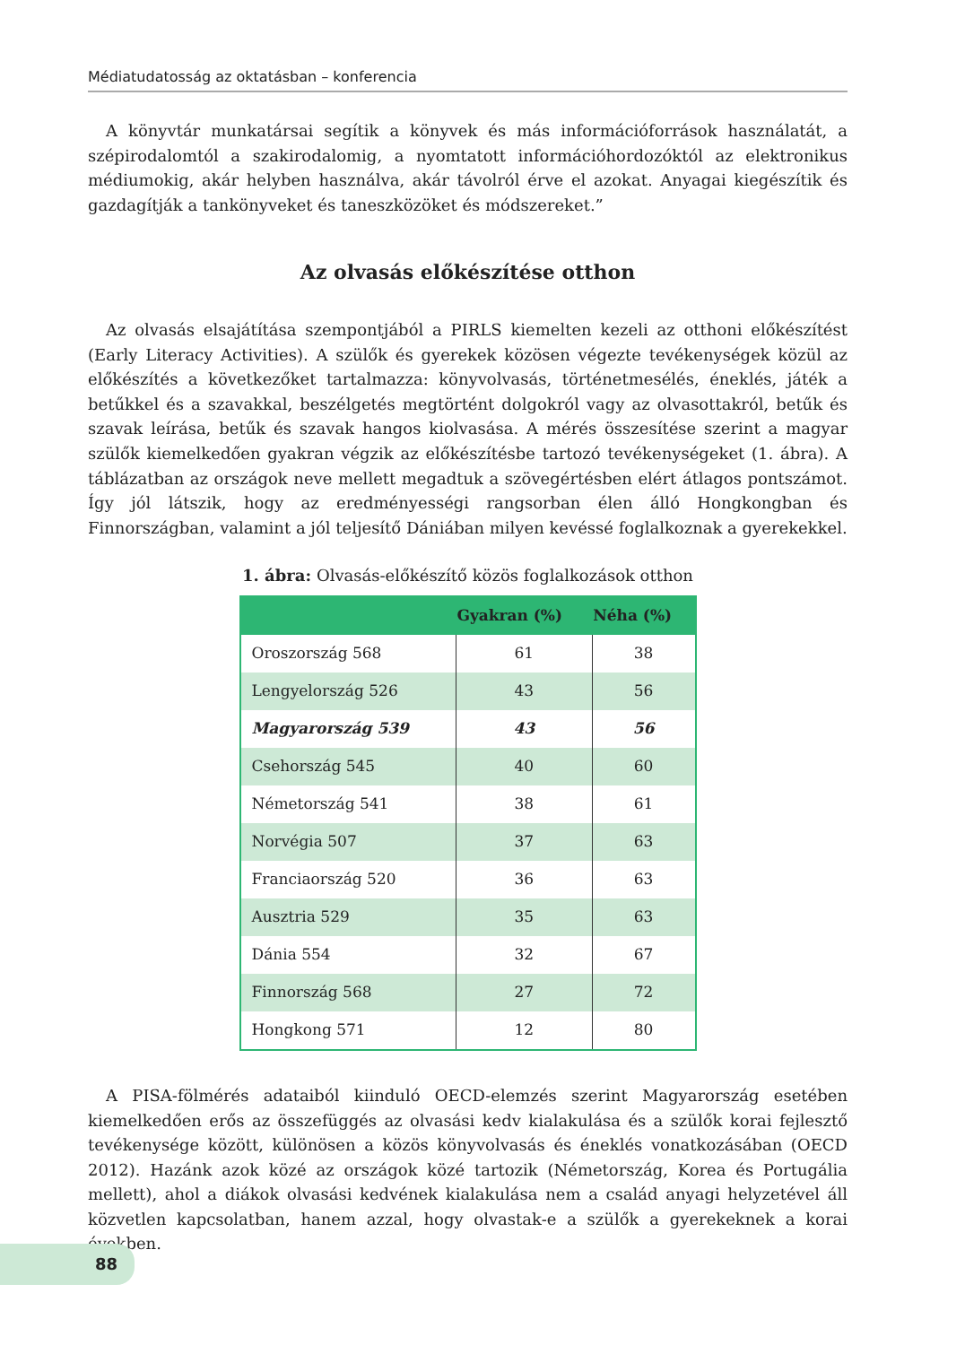Médiatudatosság az oktatásban – konferencia
A könyvtár munkatársai segítik a könyvek és más információforrások használatát, a szépirodalomtól a szakirodalomig, a nyomtatott információhordozóktól az elektronikus médiumokig, akár helyben használva, akár távolról érve el azokat. Anyagai kiegészítik és gazdagítják a tankönyveket és taneszközöket és módszereket.”
Az olvasás előkészítése otthon
Az olvasás elsajátítása szempontjából a PIRLS kiemelten kezeli az otthoni előkészítést (Early Literacy Activities). A szülők és gyerekek közösen végezte tevékenységek közül az előkészítés a következőket tartalmazza: könyvolvasás, történetmesélés, éneklés, játék a betűkkel és a szavakkal, beszélgetés megtörtént dolgokról vagy az olvasottakról, betűk és szavak leírása, betűk és szavak hangos kiolvasása. A mérés összesítése szerint a magyar szülők kiemelkedően gyakran végzik az előkészítésbe tartozó tevékenységeket (1. ábra). A táblázatban az országok neve mellett megadtuk a szövegértésben elért átlagos pontszámot. Így jól látszik, hogy az eredményességi rangsorban élen álló Hongkongban és Finnországban, valamint a jól teljesítő Dániában milyen kevéssé foglalkoznak a gyerekekkel.
1. ábra: Olvasás-előkészítő közös foglalkozások otthon
| | Gyakran (%) | Néha (%) |
| --- | --- | --- |
| Oroszország 568 | 61 | 38 |
| Lengyelország 526 | 43 | 56 |
| Magyarország 539 | 43 | 56 |
| Csehország 545 | 40 | 60 |
| Németország 541 | 38 | 61 |
| Norvégia 507 | 37 | 63 |
| Franciaország 520 | 36 | 63 |
| Ausztria 529 | 35 | 63 |
| Dánia 554 | 32 | 67 |
| Finnország 568 | 27 | 72 |
| Hongkong 571 | 12 | 80 |
A PISA-fölmérés adataiból kiinduló OECD-elemzés szerint Magyarország esetében kiemelkedően erős az összefüggés az olvasási kedv kialakulása és a szülők korai fejlesztő tevékenysége között, különösen a közös könyvolvasás és éneklés vonatkozásában (OECD 2012). Hazánk azok közé az országok közé tartozik (Németország, Korea és Portugália mellett), ahol a diákok olvasási kedvének kialakulása nem a család anyagi helyzetével áll közvetlen kapcsolatban, hanem azzal, hogy olvastak-e a szülők a gyerekeknek a korai években.
88